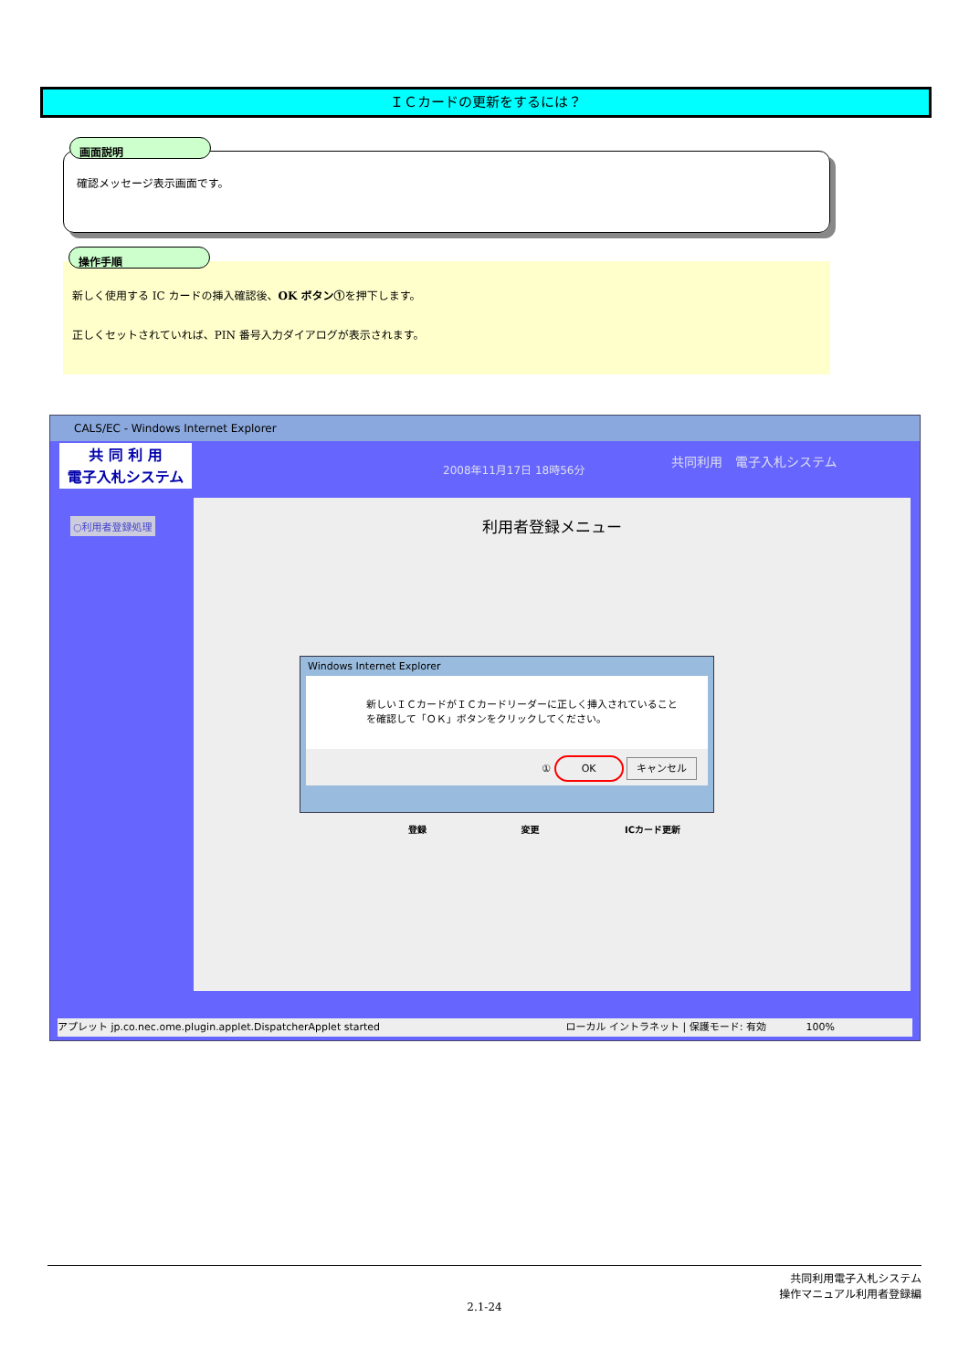ＩＣカードの更新をするには？
確認メッセージ表示画面です。
画面説明
新しく使用する IC カードの挿入確認後、OK ボタン①を押下します。
正しくセットされていれば、PIN 番号入力ダイアログが表示されます。
操作手順
CALS/EC - Windows Internet Explorer
共 同 利 用
電子入札システム
2008年11月17日 18時56分
共同利用　電子入札システム
○利用者登録処理
利用者登録メニュー
登録 変更 ICカード更新
Windows Internet Explorer
新しいＩＣカードがＩＣカードリーダーに正しく挿入されていること
を確認して「ＯＫ」ボタンをクリックしてください。
① OK キャンセル
アプレット jp.co.nec.ome.plugin.applet.DispatcherApplet started ローカル イントラネット | 保護モード: 有効 100%
共同利用電子入札システム
操作マニュアル利用者登録編
2.1-24